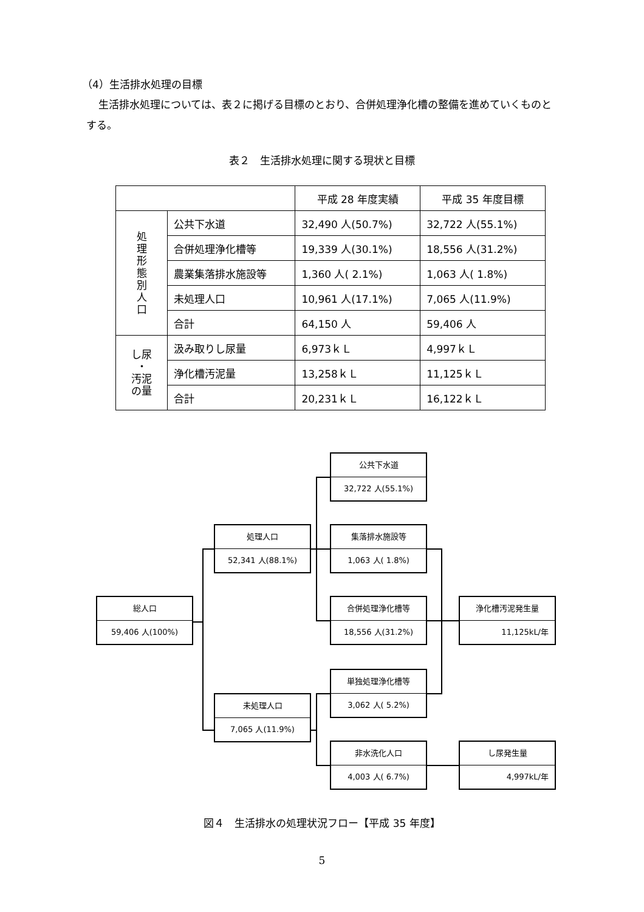（4）生活排水処理の目標
生活排水処理については、表２に掲げる目標のとおり、合併処理浄化槽の整備を進めていくものとする。
表２　生活排水処理に関する現状と目標
| | | 平成 28 年度実績 | 平成 35 年度目標 |
| --- | --- | --- | --- |
| 処 理 形 態 別 人 口 | 公共下水道 | 32,490 人(50.7%) | 32,722 人(55.1%) |
| | 合併処理浄化槽等 | 19,339 人(30.1%) | 18,556 人(31.2%) |
| | 農業集落排水施設等 | 1,360 人( 2.1%) | 1,063 人( 1.8%) |
| | 未処理人口 | 10,961 人(17.1%) | 7,065 人(11.9%) |
| | 合計 | 64,150 人 | 59,406 人 |
| し尿 ・ 汚泥 の量 | 汲み取りし尿量 | 6,973ｋＬ | 4,997ｋＬ |
| | 浄化槽汚泥量 | 13,258ｋＬ | 11,125ｋＬ |
| | 合計 | 20,231ｋＬ | 16,122ｋＬ |
総人口
59,406 人(100%)
処理人口
52,341 人(88.1%)
未処理人口
7,065 人(11.9%)
公共下水道
32,722 人(55.1%)
集落排水施設等
1,063 人( 1.8%)
合併処理浄化槽等
18,556 人(31.2%)
単独処理浄化槽等
3,062 人( 5.2%)
非水洗化人口
4,003 人( 6.7%)
浄化槽汚泥発生量
11,125kL/年
し尿発生量
4,997kL/年
図４　生活排水の処理状況フロー【平成 35 年度】
5